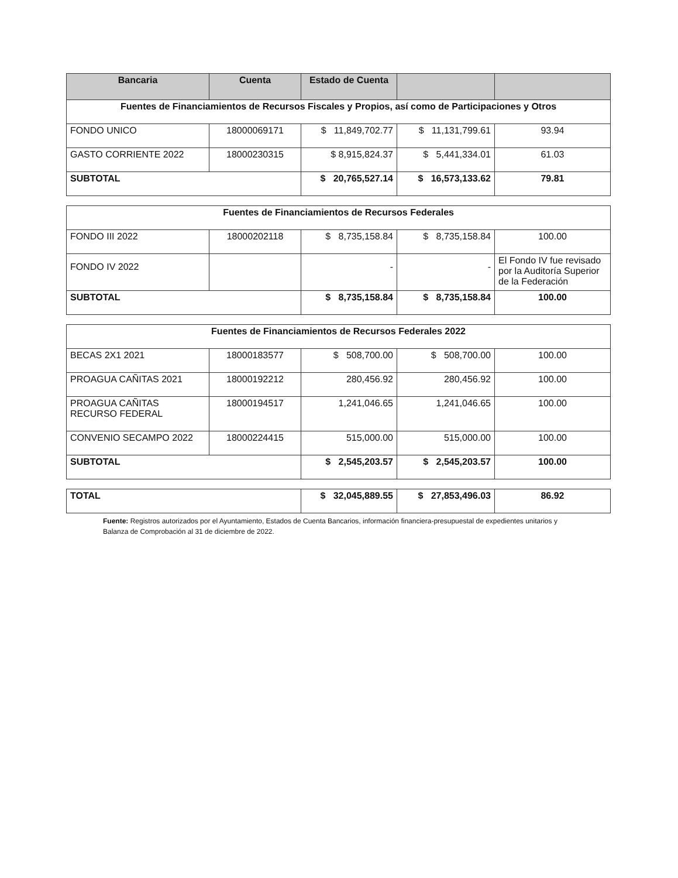| Bancaria | Cuenta | Estado de Cuenta | | |
| --- | --- | --- | --- | --- |
| Fuentes de Financiamientos de Recursos Fiscales y Propios, así como de Participaciones y Otros | | | | |
| FONDO UNICO | 18000069171 | $ 11,849,702.77 | $ 11,131,799.61 | 93.94 |
| GASTO CORRIENTE 2022 | 18000230315 | $ 8,915,824.37 | $ 5,441,334.01 | 61.03 |
| SUBTOTAL | | $ 20,765,527.14 | $ 16,573,133.62 | 79.81 |
| Fuentes de Financiamientos de Recursos Federales | | | | |
| FONDO III 2022 | 18000202118 | $ 8,735,158.84 | $ 8,735,158.84 | 100.00 |
| FONDO IV 2022 | | - | - | El Fondo IV fue revisado por la Auditoría Superior de la Federación |
| SUBTOTAL | | $ 8,735,158.84 | $ 8,735,158.84 | 100.00 |
| Fuentes de Financiamientos de Recursos Federales 2022 | | | | |
| BECAS 2X1 2021 | 18000183577 | $ 508,700.00 | $ 508,700.00 | 100.00 |
| PROAGUA CAÑITAS 2021 | 18000192212 | 280,456.92 | 280,456.92 | 100.00 |
| PROAGUA CAÑITAS RECURSO FEDERAL | 18000194517 | 1,241,046.65 | 1,241,046.65 | 100.00 |
| CONVENIO SECAMPO 2022 | 18000224415 | 515,000.00 | 515,000.00 | 100.00 |
| SUBTOTAL | | $ 2,545,203.57 | $ 2,545,203.57 | 100.00 |
| TOTAL | $ 32,045,889.55 | $ 27,853,496.03 | 86.92 |
Fuente: Registros autorizados por el Ayuntamiento, Estados de Cuenta Bancarios, información financiera-presupuestal de expedientes unitarios y Balanza de Comprobación al 31 de diciembre de 2022.